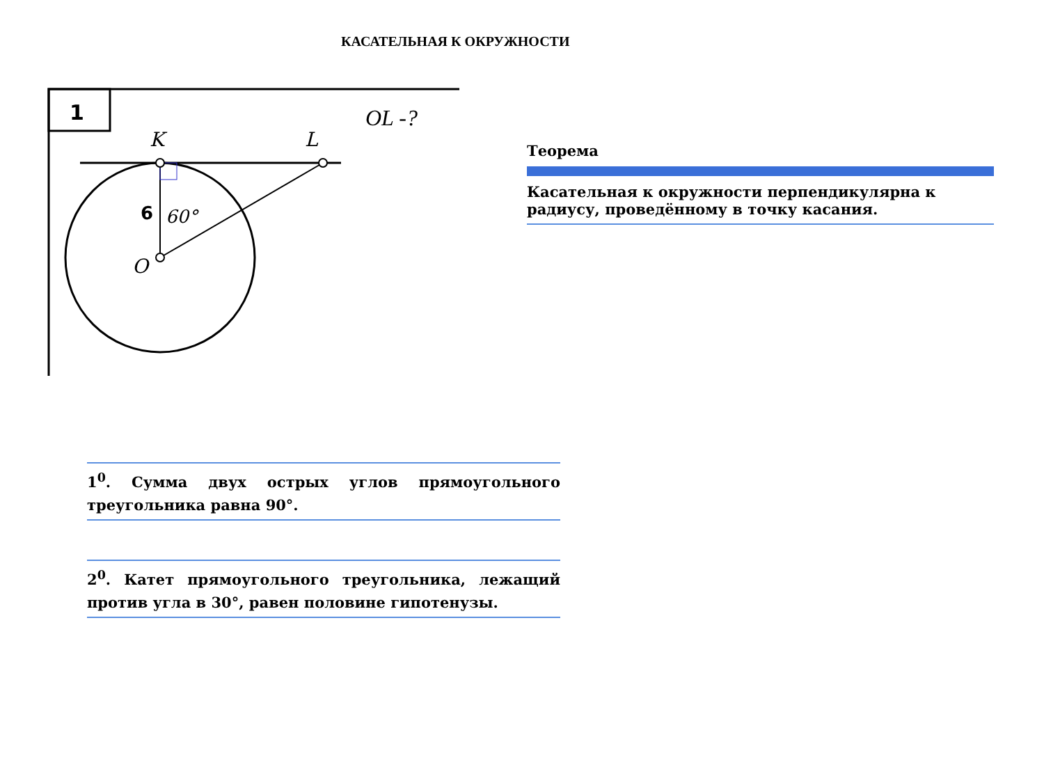КАСАТЕЛЬНАЯ К ОКРУЖНОСТИ
1
OL -?
K
L
O
6
60°
Теорема
Касательная к окружности перпендикулярна к радиусу, проведённому в точку касания.
1<sup>0</sup>. Сумма двух острых углов прямоугольного треугольника равна 90°.
2<sup>0</sup>. Катет прямоугольного треугольника, лежащий против угла в 30°, равен половине гипотенузы.